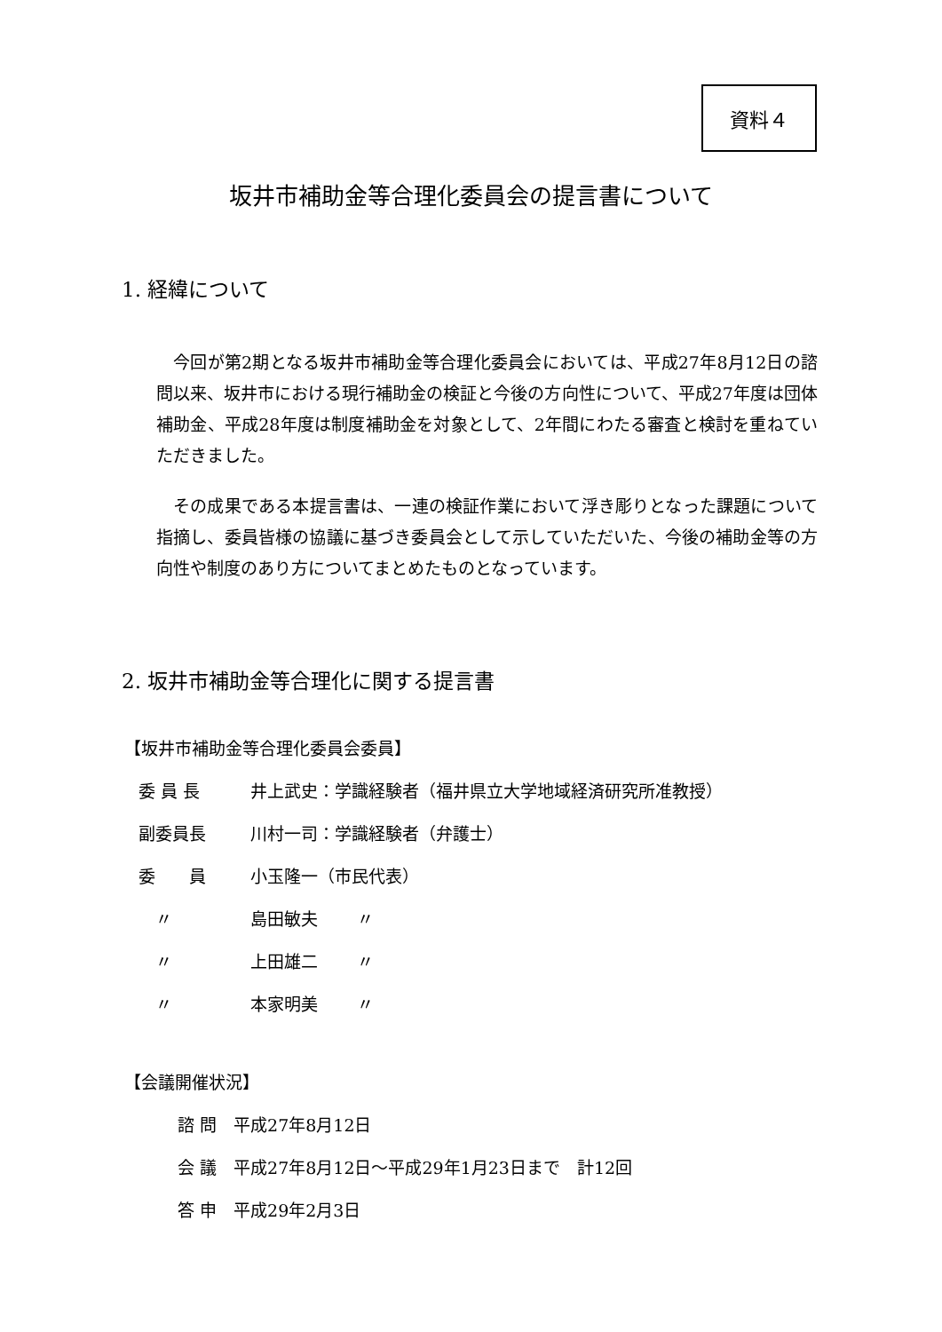資料４
坂井市補助金等合理化委員会の提言書について
1. 経緯について
今回が第2期となる坂井市補助金等合理化委員会においては、平成27年8月12日の諮問以来、坂井市における現行補助金の検証と今後の方向性について、平成27年度は団体補助金、平成28年度は制度補助金を対象として、2年間にわたる審査と検討を重ねていただきました。
その成果である本提言書は、一連の検証作業において浮き彫りとなった課題について指摘し、委員皆様の協議に基づき委員会として示していただいた、今後の補助金等の方向性や制度のあり方についてまとめたものとなっています。
2. 坂井市補助金等合理化に関する提言書
【坂井市補助金等合理化委員会委員】
委 員 長 井上武史：学識経験者（福井県立大学地域経済研究所准教授）
副委員長 川村一司：学識経験者（弁護士）
委　　員 小玉隆一（市民代表）
　〃 島田敏夫 〃
　〃 上田雄二 〃
　〃 本家明美 〃
【会議開催状況】
諮 問　平成27年8月12日
会 議　平成27年8月12日～平成29年1月23日まで　計12回
答 申　平成29年2月3日